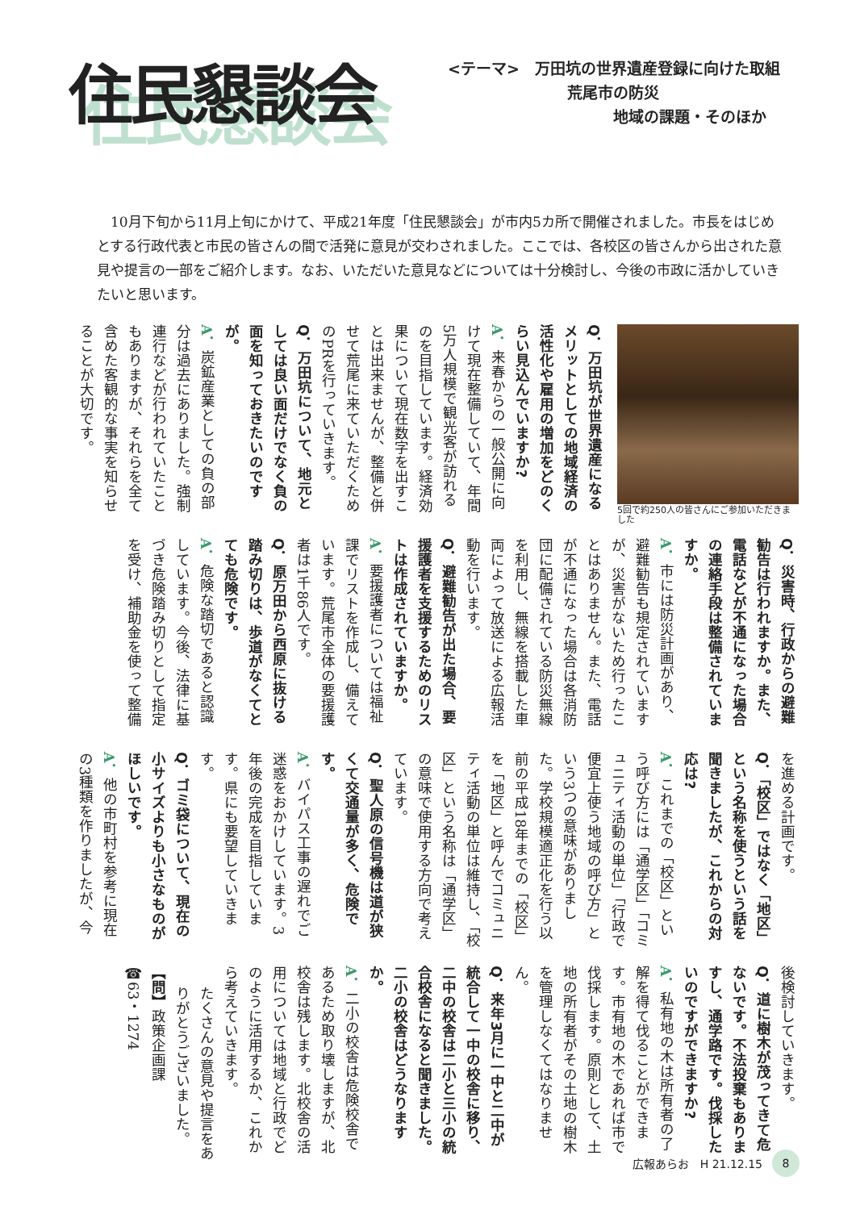住民懇談会
<テーマ>　万田坑の世界遺産登録に向けた取組
荒尾市の防災
地域の課題・そのほか
10月下旬から11月上旬にかけて、平成21年度「住民懇談会」が市内5カ所で開催されました。市長をはじめとする行政代表と市民の皆さんの間で活発に意見が交わされました。ここでは、各校区の皆さんから出された意見や提言の一部をご紹介します。なお、いただいた意見などについては十分検討し、今後の市政に活かしていきたいと思います。
5回で約250人の皆さんにご参加いただきました
Q．万田坑が世界遺産になるメリットとしての地域経済の活性化や雇用の増加をどのくらい見込んでいますか?
A．来春からの一般公開に向けて現在整備していて、年間5万人規模で観光客が訪れるのを目指しています。経済効果について現在数字を出すことは出来ませんが、整備と併せて荒尾に来ていただくためのPRを行っていきます。
Q．万田坑について、地元としては良い面だけでなく負の面を知っておきたいのですが。
A．炭鉱産業としての負の部分は過去にありました。強制連行などが行われていたこともありますが、それらを全て含めた客観的な事実を知らせることが大切です。
Q．災害時、行政からの避難勧告は行われますか。また、電話などが不通になった場合の連絡手段は整備されていますか。
A．市には防災計画があり、避難勧告も規定されていますが、災害がないため行ったことはありません。また、電話が不通になった場合は各消防団に配備されている防災無線を利用し、無線を搭載した車両によって放送による広報活動を行います。
Q．避難勧告が出た場合、要援護者を支援するためのリストは作成されていますか。
A．要援護者については福祉課でリストを作成し、備えています。荒尾市全体の要援護者は1千86人です。
Q．原万田から西原に抜ける踏み切りは、歩道がなくてとても危険です。
A．危険な踏切であると認識しています。今後、法律に基づき危険踏み切りとして指定を受け、補助金を使って整備
を進める計画です。
Q．「校区」ではなく「地区」という名称を使うという話を聞きましたが、これからの対応は?
A．これまでの「校区」という呼び方には「通学区」「コミュニティ活動の単位」「行政で便宜上使う地域の呼び方」という3つの意味がありました。学校規模適正化を行う以前の平成18年までの「校区」を「地区」と呼んでコミュニティ活動の単位は維持し、「校区」という名称は「通学区」の意味で使用する方向で考えています。
Q．聖人原の信号機は道が狭くて交通量が多く、危険です。
A．バイパス工事の遅れでご迷惑をおかけしています。3年後の完成を目指しています。県にも要望していきます。
Q．ゴミ袋について、現在の小サイズよりも小さなものがほしいです。
A．他の市町村を参考に現在の3種類を作りましたが、今
後検討していきます。
Q．道に樹木が茂ってきて危ないです。不法投棄もありますし、通学路です。伐採したいのですができますか?
A．私有地の木は所有者の了解を得て伐ることができます。市有地の木であれば市で伐採します。原則として、土地の所有者がその土地の樹木を管理しなくてはなりません。
Q．来年3月に一中と二中が統合して一中の校舎に移り、二中の校舎は二小と三小の統合校舎になると聞きました。二小の校舎はどうなりますか。
A．二小の校舎は危険校舎であるため取り壊しますが、北校舎は残します。北校舎の活用については地域と行政でどのように活用するか、これから考えていきます。
たくさんの意見や提言をありがとうございました。
【問】政策企画課
☎63・1274
広報あらお　H 21.12.15 8